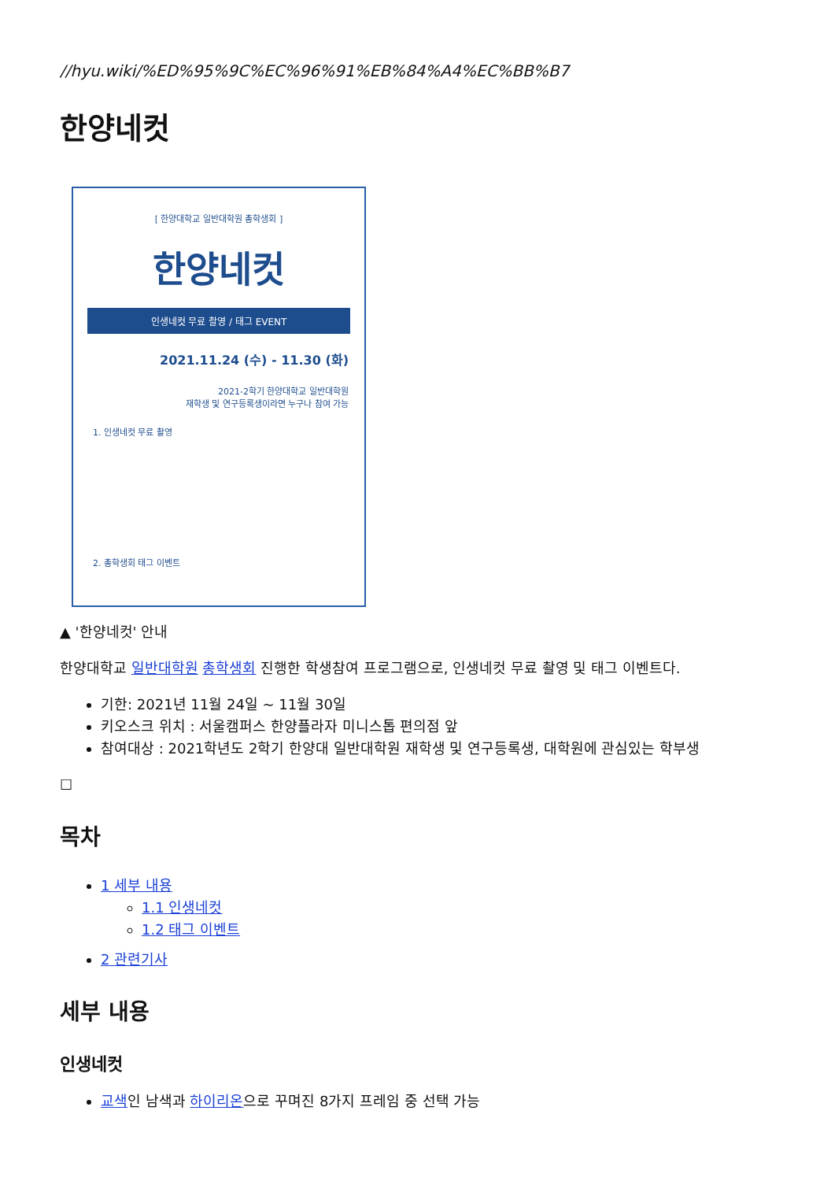//hyu.wiki/%ED%95%9C%EC%96%91%EB%84%A4%EC%BB%B7
한양네컷
[ 한양대학교 일반대학원 총학생회 ]
한양네컷
인생네컷 무료 촬영 / 태그 EVENT
2021.11.24 (수) - 11.30 (화)
2021-2학기 한양대학교 일반대학원
재학생 및 연구등록생이라면 누구나 참여 가능
1. 인생네컷 무료 촬영
2. 총학생회 태그 이벤트
▲ '한양네컷' 안내
한양대학교 일반대학원 총학생회 진행한 학생참여 프로그램으로, 인생네컷 무료 촬영 및 태그 이벤트다.
기한: 2021년 11월 24일 ~ 11월 30일
키오스크 위치 : 서울캠퍼스 한양플라자 미니스톱 편의점 앞
참여대상 : 2021학년도 2학기 한양대 일반대학원 재학생 및 연구등록생, 대학원에 관심있는 학부생
☐
목차
1 세부 내용
1.1 인생네컷
1.2 태그 이벤트
2 관련기사
세부 내용
인생네컷
교색인 남색과 하이리온으로 꾸며진 8가지 프레임 중 선택 가능